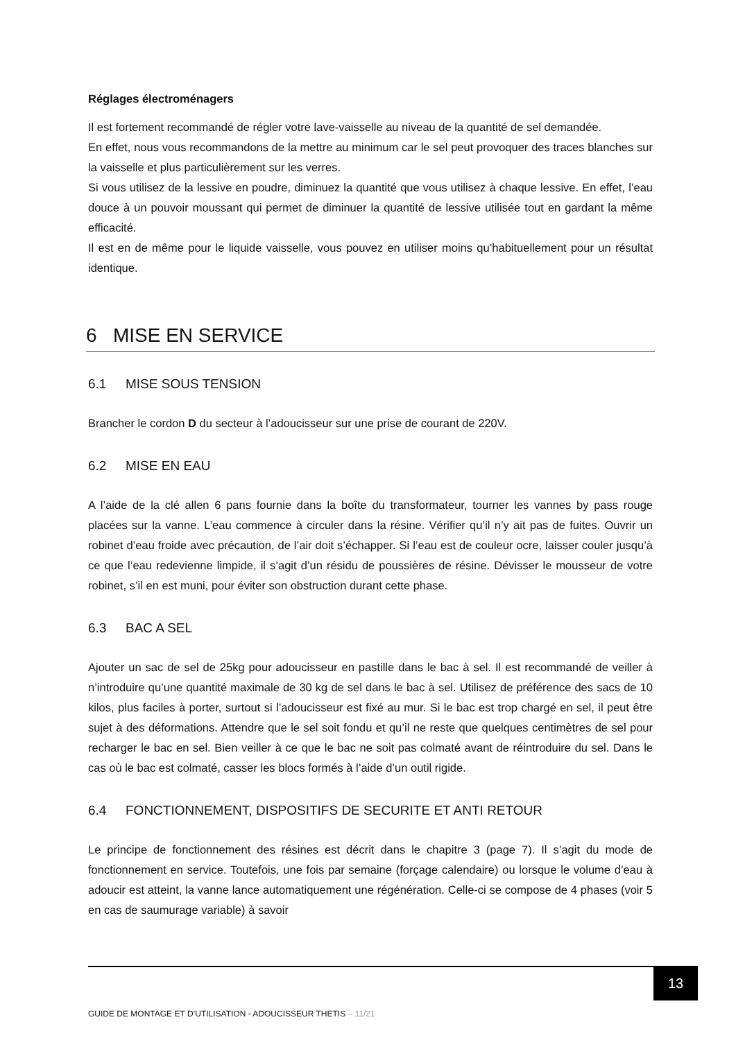Réglages électroménagers
Il est fortement recommandé de régler votre lave-vaisselle au niveau de la quantité de sel demandée.
En effet, nous vous recommandons de la mettre au minimum car le sel peut provoquer des traces blanches sur la vaisselle et plus particulièrement sur les verres.
Si vous utilisez de la lessive en poudre, diminuez la quantité que vous utilisez à chaque lessive. En effet, l’eau douce à un pouvoir moussant qui permet de diminuer la quantité de lessive utilisée tout en gardant la même efficacité.
Il est en de même pour le liquide vaisselle, vous pouvez en utiliser moins qu’habituellement pour un résultat identique.
6 MISE EN SERVICE
6.1 MISE SOUS TENSION
Brancher le cordon D du secteur à l’adoucisseur sur une prise de courant de 220V.
6.2 MISE EN EAU
A l’aide de la clé allen 6 pans fournie dans la boîte du transformateur, tourner les vannes by pass rouge placées sur la vanne. L’eau commence à circuler dans la résine. Vérifier qu’il n’y ait pas de fuites. Ouvrir un robinet d’eau froide avec précaution, de l’air doit s’échapper. Si l’eau est de couleur ocre, laisser couler jusqu’à ce que l’eau redevienne limpide, il s’agit d’un résidu de poussières de résine. Dévisser le mousseur de votre robinet, s’il en est muni, pour éviter son obstruction durant cette phase.
6.3 BAC A SEL
Ajouter un sac de sel de 25kg pour adoucisseur en pastille dans le bac à sel. Il est recommandé de veiller à n’introduire qu’une quantité maximale de 30 kg de sel dans le bac à sel. Utilisez de préférence des sacs de 10 kilos, plus faciles à porter, surtout si l’adoucisseur est fixé au mur. Si le bac est trop chargé en sel, il peut être sujet à des déformations. Attendre que le sel soit fondu et qu’il ne reste que quelques centimètres de sel pour recharger le bac en sel. Bien veiller à ce que le bac ne soit pas colmaté avant de réintroduire du sel. Dans le cas où le bac est colmaté, casser les blocs formés à l’aide d’un outil rigide.
6.4 FONCTIONNEMENT, DISPOSITIFS DE SECURITE ET ANTI RETOUR
Le principe de fonctionnement des résines est décrit dans le chapitre 3 (page 7). Il s’agit du mode de fonctionnement en service. Toutefois, une fois par semaine (forçage calendaire) ou lorsque le volume d’eau à adoucir est atteint, la vanne lance automatiquement une régénération. Celle-ci se compose de 4 phases (voir 5 en cas de saumurage variable) à savoir
13
GUIDE DE MONTAGE ET D’UTILISATION - ADOUCISSEUR THETIS – 11/21